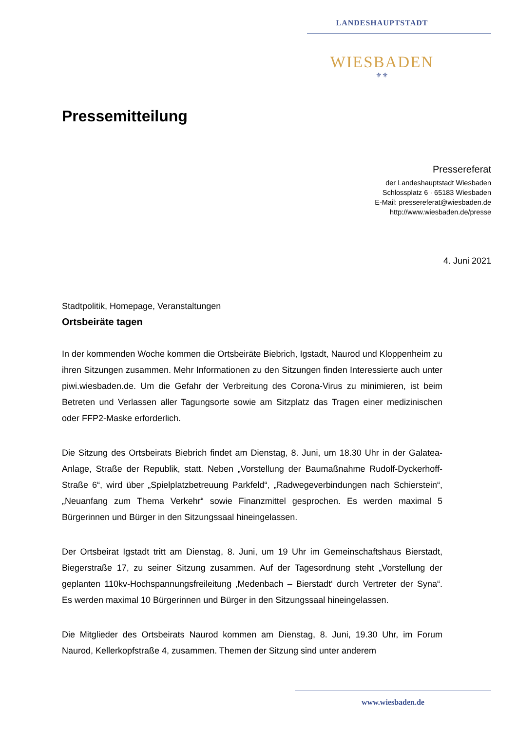LANDESHAUPTSTADT
WIESBADEN
⚜⚜
Pressemitteilung
Pressereferat
der Landeshauptstadt Wiesbaden
Schlossplatz 6 · 65183 Wiesbaden
E-Mail: pressereferat@wiesbaden.de
http://www.wiesbaden.de/presse
4. Juni 2021
Stadtpolitik, Homepage, Veranstaltungen
Ortsbeiräte tagen
In der kommenden Woche kommen die Ortsbeiräte Biebrich, Igstadt, Naurod und Kloppenheim zu ihren Sitzungen zusammen. Mehr Informationen zu den Sitzungen finden Interessierte auch unter piwi.wiesbaden.de. Um die Gefahr der Verbreitung des Corona-Virus zu minimieren, ist beim Betreten und Verlassen aller Tagungsorte sowie am Sitzplatz das Tragen einer medizinischen oder FFP2-Maske erforderlich.
Die Sitzung des Ortsbeirats Biebrich findet am Dienstag, 8. Juni, um 18.30 Uhr in der Galatea-Anlage, Straße der Republik, statt. Neben „Vorstellung der Baumaßnahme Rudolf-Dyckerhoff-Straße 6“, wird über „Spielplatzbetreuung Parkfeld“, „Radwegeverbindungen nach Schierstein“, „Neuanfang zum Thema Verkehr“ sowie Finanzmittel gesprochen. Es werden maximal 5 Bürgerinnen und Bürger in den Sitzungssaal hineingelassen.
Der Ortsbeirat Igstadt tritt am Dienstag, 8. Juni, um 19 Uhr im Gemeinschaftshaus Bierstadt, Biegerstraße 17, zu seiner Sitzung zusammen. Auf der Tagesordnung steht „Vorstellung der geplanten 110kv-Hochspannungsfreileitung ‚Medenbach – Bierstadt‘ durch Vertreter der Syna“. Es werden maximal 10 Bürgerinnen und Bürger in den Sitzungssaal hineingelassen.
Die Mitglieder des Ortsbeirats Naurod kommen am Dienstag, 8. Juni, 19.30 Uhr, im Forum Naurod, Kellerkopfstraße 4, zusammen. Themen der Sitzung sind unter anderem
www.wiesbaden.de